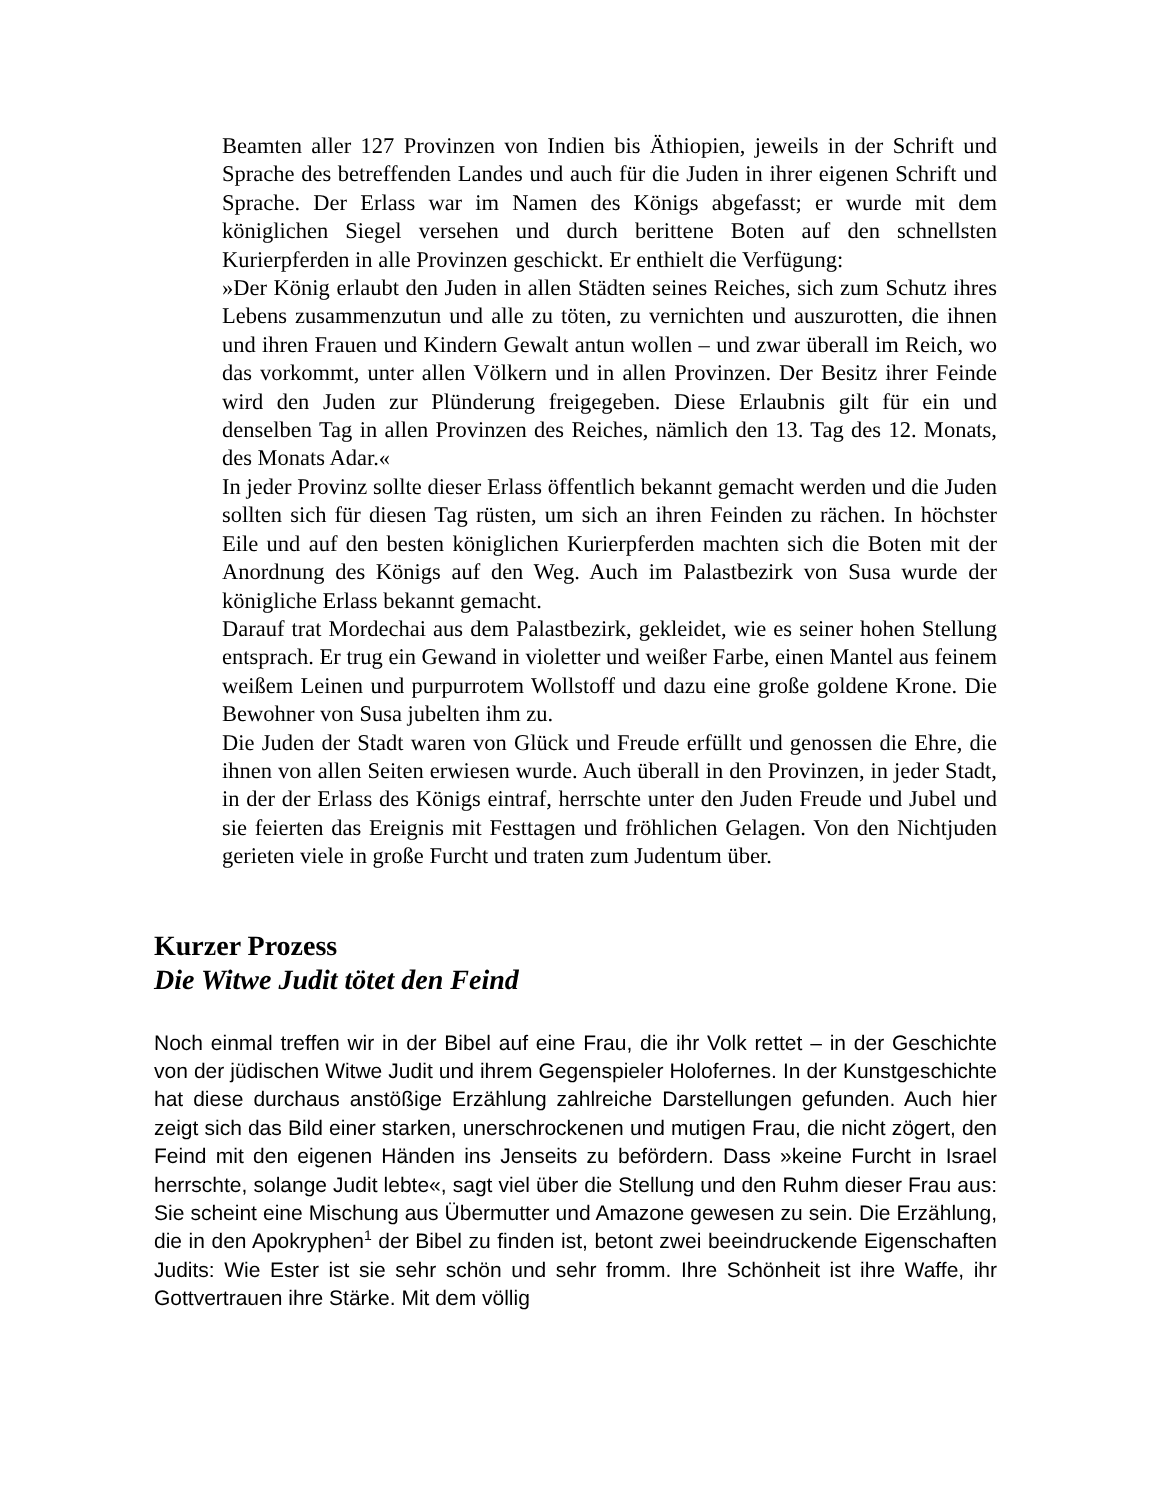Beamten aller 127 Provinzen von Indien bis Äthiopien, jeweils in der Schrift und Sprache des betreffenden Landes und auch für die Juden in ihrer eigenen Schrift und Sprache. Der Erlass war im Namen des Königs abgefasst; er wurde mit dem königlichen Siegel versehen und durch berittene Boten auf den schnellsten Kurierpferden in alle Provinzen geschickt. Er enthielt die Verfügung:
»Der König erlaubt den Juden in allen Städten seines Reiches, sich zum Schutz ihres Lebens zusammenzutun und alle zu töten, zu vernichten und auszurotten, die ihnen und ihren Frauen und Kindern Gewalt antun wollen – und zwar überall im Reich, wo das vorkommt, unter allen Völkern und in allen Provinzen. Der Besitz ihrer Feinde wird den Juden zur Plünderung freigegeben. Diese Erlaubnis gilt für ein und denselben Tag in allen Provinzen des Reiches, nämlich den 13. Tag des 12. Monats, des Monats Adar.«
In jeder Provinz sollte dieser Erlass öffentlich bekannt gemacht werden und die Juden sollten sich für diesen Tag rüsten, um sich an ihren Feinden zu rächen. In höchster Eile und auf den besten königlichen Kurierpferden machten sich die Boten mit der Anordnung des Königs auf den Weg. Auch im Palastbezirk von Susa wurde der königliche Erlass bekannt gemacht.
Darauf trat Mordechai aus dem Palastbezirk, gekleidet, wie es seiner hohen Stellung entsprach. Er trug ein Gewand in violetter und weißer Farbe, einen Mantel aus feinem weißem Leinen und purpurrotem Wollstoff und dazu eine große goldene Krone. Die Bewohner von Susa jubelten ihm zu.
Die Juden der Stadt waren von Glück und Freude erfüllt und genossen die Ehre, die ihnen von allen Seiten erwiesen wurde. Auch überall in den Provinzen, in jeder Stadt, in der der Erlass des Königs eintraf, herrschte unter den Juden Freude und Jubel und sie feierten das Ereignis mit Festtagen und fröhlichen Gelagen. Von den Nichtjuden gerieten viele in große Furcht und traten zum Judentum über.
Kurzer Prozess
Die Witwe Judit tötet den Feind
Noch einmal treffen wir in der Bibel auf eine Frau, die ihr Volk rettet – in der Geschichte von der jüdischen Witwe Judit und ihrem Gegenspieler Holofernes. In der Kunstgeschichte hat diese durchaus anstößige Erzählung zahlreiche Darstellungen gefunden. Auch hier zeigt sich das Bild einer starken, unerschrockenen und mutigen Frau, die nicht zögert, den Feind mit den eigenen Händen ins Jenseits zu befördern. Dass »keine Furcht in Israel herrschte, solange Judit lebte«, sagt viel über die Stellung und den Ruhm dieser Frau aus: Sie scheint eine Mischung aus Übermutter und Amazone gewesen zu sein. Die Erzählung, die in den Apokryphen<sup>1</sup> der Bibel zu finden ist, betont zwei beeindruckende Eigenschaften Judits: Wie Ester ist sie sehr schön und sehr fromm. Ihre Schönheit ist ihre Waffe, ihr Gottvertrauen ihre Stärke. Mit dem völlig